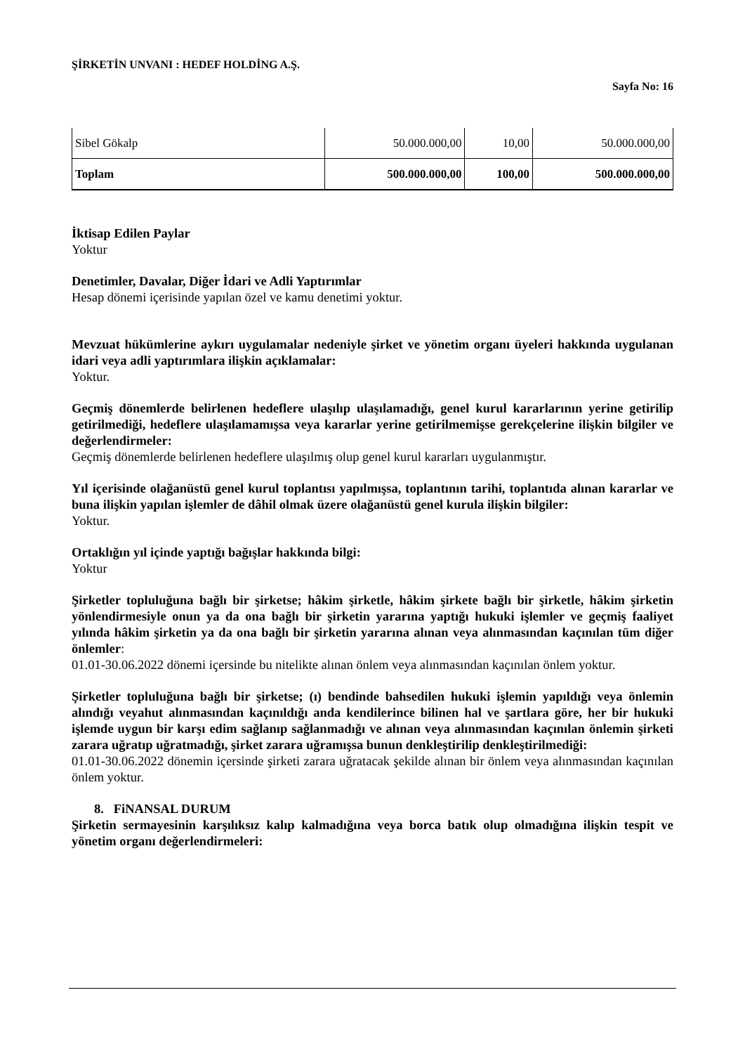ŞİRKETİN UNVANI : HEDEF HOLDİNG A.Ş.
Sayfa No: 16
| Sibel Gökalp | 50.000.000,00 | 10,00 | 50.000.000,00 |
| Toplam | 500.000.000,00 | 100,00 | 500.000.000,00 |
İktisap Edilen Paylar
Yoktur
Denetimler, Davalar, Diğer İdari ve Adli Yaptırımlar
Hesap dönemi içerisinde yapılan özel ve kamu denetimi yoktur.
Mevzuat hükümlerine aykırı uygulamalar nedeniyle şirket ve yönetim organı üyeleri hakkında uygulanan idari veya adli yaptırımlara ilişkin açıklamalar:
Yoktur.
Geçmiş dönemlerde belirlenen hedeflere ulaşılıp ulaşılamadığı, genel kurul kararlarının yerine getirilip getirilmediği, hedeflere ulaşılamamışsa veya kararlar yerine getirilmemişse gerekçelerine ilişkin bilgiler ve değerlendirmeler:
Geçmiş dönemlerde belirlenen hedeflere ulaşılmış olup genel kurul kararları uygulanmıştır.
Yıl içerisinde olağanüstü genel kurul toplantısı yapılmışsa, toplantının tarihi, toplantıda alınan kararlar ve buna ilişkin yapılan işlemler de dâhil olmak üzere olağanüstü genel kurula ilişkin bilgiler:
Yoktur.
Ortaklığın yıl içinde yaptığı bağışlar hakkında bilgi:
Yoktur
Şirketler topluluğuna bağlı bir şirketse; hâkim şirketle, hâkim şirkete bağlı bir şirketle, hâkim şirketin yönlendirmesiyle onun ya da ona bağlı bir şirketin yararına yaptığı hukuki işlemler ve geçmiş faaliyet yılında hâkim şirketin ya da ona bağlı bir şirketin yararına alınan veya alınmasından kaçınılan tüm diğer önlemler:
01.01-30.06.2022 dönemi içersinde bu nitelikte alınan önlem veya alınmasından kaçınılan önlem yoktur.
Şirketler topluluğuna bağlı bir şirketse; (ı) bendinde bahsedilen hukuki işlemin yapıldığı veya önlemin alındığı veyahut alınmasından kaçınıldığı anda kendilerince bilinen hal ve şartlara göre, her bir hukuki işlemde uygun bir karşı edim sağlanıp sağlanmadığı ve alınan veya alınmasından kaçınılan önlemin şirketi zarara uğratıp uğratmadığı, şirket zarara uğramışsa bunun denkleştirilip denkleştirilmediği:
01.01-30.06.2022 dönemin içersinde şirketi zarara uğratacak şekilde alınan bir önlem veya alınmasından kaçınılan önlem yoktur.
8. FiNANSAL DURUM
Şirketin sermayesinin karşılıksız kalıp kalmadığına veya borca batık olup olmadığına ilişkin tespit ve yönetim organı değerlendirmeleri: